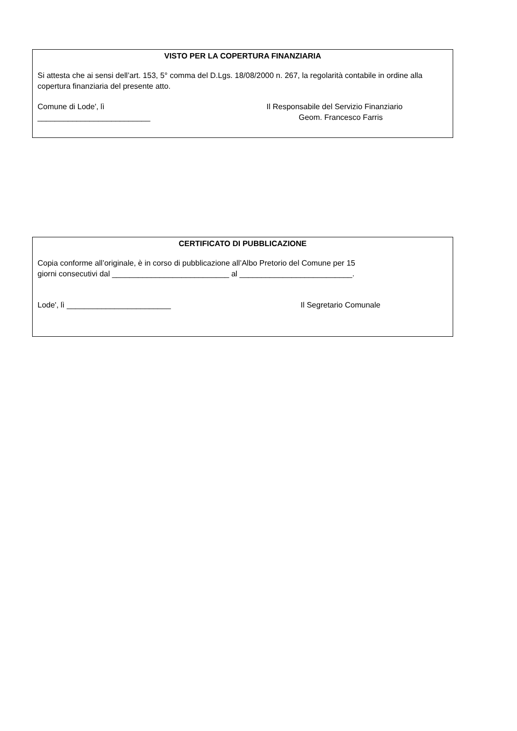VISTO PER LA COPERTURA FINANZIARIA
Si attesta che ai sensi dell’art. 153, 5° comma del D.Lgs. 18/08/2000 n. 267, la regolarità contabile in ordine alla copertura finanziaria del presente atto.
Comune di Lode', lì
__________________________
Il Responsabile del Servizio Finanziario
Geom. Francesco Farris
CERTIFICATO DI PUBBLICAZIONE
Copia conforme all’originale, è in corso di pubblicazione all’Albo Pretorio del Comune per 15
giorni consecutivi dal ___________________________ al __________________________.
Lode', lì ________________________ Il Segretario Comunale